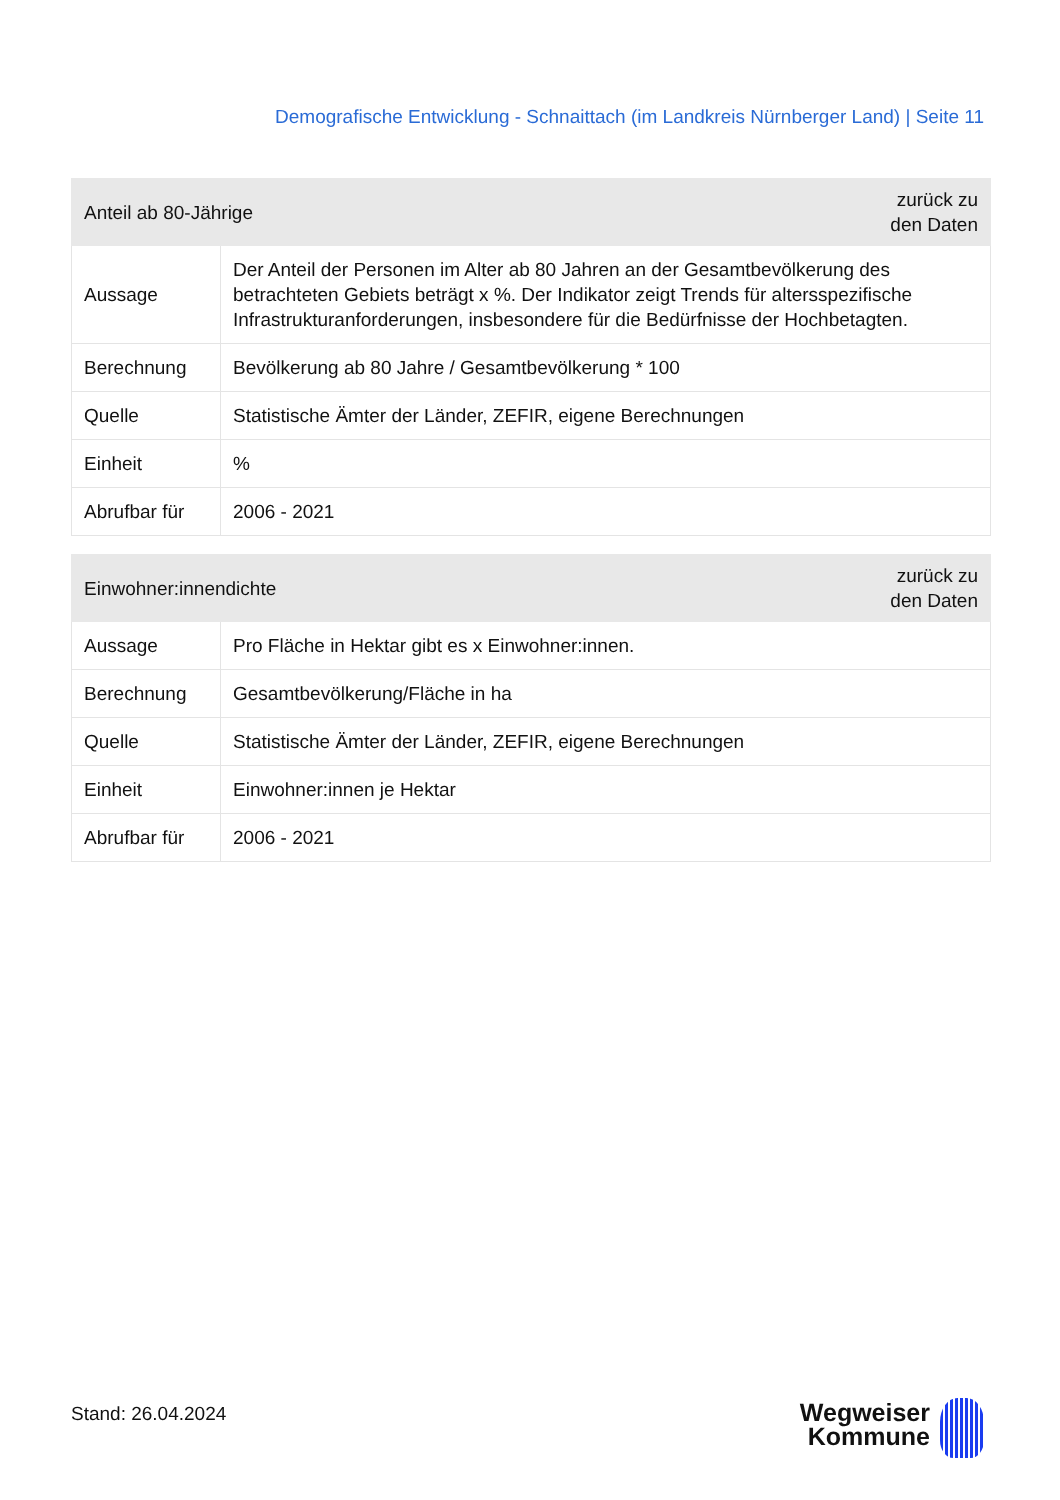Demografische Entwicklung - Schnaittach (im Landkreis Nürnberger Land) | Seite 11
| Anteil ab 80-Jährige | | zurück zu den Daten |
| --- | --- | --- |
| Aussage | Der Anteil der Personen im Alter ab 80 Jahren an der Gesamtbevölkerung des betrachteten Gebiets beträgt x %. Der Indikator zeigt Trends für altersspezifische Infrastrukturanforderungen, insbesondere für die Bedürfnisse der Hochbetagten. | |
| Berechnung | Bevölkerung ab 80 Jahre / Gesamtbevölkerung * 100 | |
| Quelle | Statistische Ämter der Länder, ZEFIR, eigene Berechnungen | |
| Einheit | % | |
| Abrufbar für | 2006 - 2021 | |
| Einwohner:innendichte | | zurück zu den Daten |
| --- | --- | --- |
| Aussage | Pro Fläche in Hektar gibt es x Einwohner:innen. | |
| Berechnung | Gesamtbevölkerung/Fläche in ha | |
| Quelle | Statistische Ämter der Länder, ZEFIR, eigene Berechnungen | |
| Einheit | Einwohner:innen je Hektar | |
| Abrufbar für | 2006 - 2021 | |
Stand: 26.04.2024
Wegweiser
Kommune